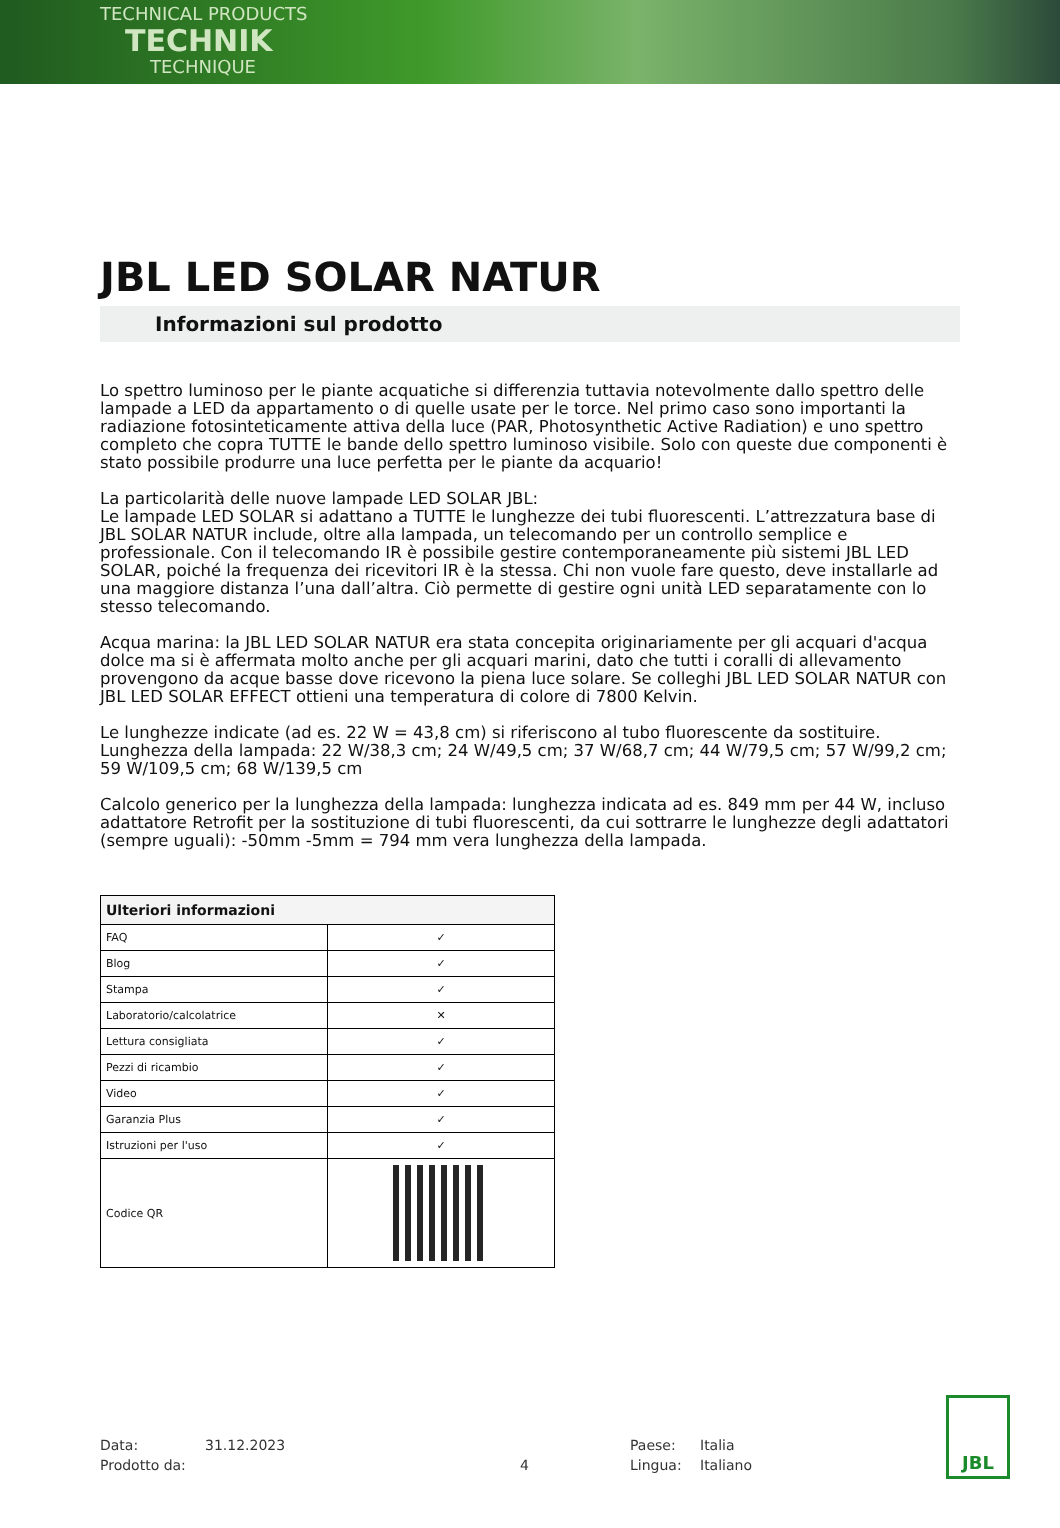TECHNICAL PRODUCTS
TECHNIK
TECHNIQUE
JBL LED SOLAR NATUR
Informazioni sul prodotto
Lo spettro luminoso per le piante acquatiche si differenzia tuttavia notevolmente dallo spettro delle lampade a LED da appartamento o di quelle usate per le torce. Nel primo caso sono importanti la radiazione fotosinteticamente attiva della luce (PAR, Photosynthetic Active Radiation) e uno spettro completo che copra TUTTE le bande dello spettro luminoso visibile. Solo con queste due componenti è stato possibile produrre una luce perfetta per le piante da acquario!
La particolarità delle nuove lampade LED SOLAR JBL:
Le lampade LED SOLAR si adattano a TUTTE le lunghezze dei tubi fluorescenti. L’attrezzatura base di JBL SOLAR NATUR include, oltre alla lampada, un telecomando per un controllo semplice e professionale. Con il telecomando IR è possibile gestire contemporaneamente più sistemi JBL LED SOLAR, poiché la frequenza dei ricevitori IR è la stessa. Chi non vuole fare questo, deve installarle ad una maggiore distanza l’una dall’altra. Ciò permette di gestire ogni unità LED separatamente con lo stesso telecomando.
Acqua marina: la JBL LED SOLAR NATUR era stata concepita originariamente per gli acquari d'acqua dolce ma si è affermata molto anche per gli acquari marini, dato che tutti i coralli di allevamento provengono da acque basse dove ricevono la piena luce solare. Se colleghi JBL LED SOLAR NATUR con JBL LED SOLAR EFFECT ottieni una temperatura di colore di 7800 Kelvin.
Le lunghezze indicate (ad es. 22 W = 43,8 cm) si riferiscono al tubo fluorescente da sostituire. Lunghezza della lampada: 22 W/38,3 cm; 24 W/49,5 cm; 37 W/68,7 cm; 44 W/79,5 cm; 57 W/99,2 cm; 59 W/109,5 cm; 68 W/139,5 cm
Calcolo generico per la lunghezza della lampada: lunghezza indicata ad es. 849 mm per 44 W, incluso adattatore Retrofit per la sostituzione di tubi fluorescenti, da cui sottrarre le lunghezze degli adattatori (sempre uguali): -50mm -5mm = 794 mm vera lunghezza della lampada.
| Ulteriori informazioni | |
| --- | --- |
| FAQ | ✓ |
| Blog | ✓ |
| Stampa | ✓ |
| Laboratorio/calcolatrice | ✕ |
| Lettura consigliata | ✓ |
| Pezzi di ricambio | ✓ |
| Video | ✓ |
| Garanzia Plus | ✓ |
| Istruzioni per l'uso | ✓ |
| Codice QR | |
| Data: | 31.12.2023 | | Paese: | Italia |
| Prodotto da: | | 4 | Lingua: | Italiano |
JBL